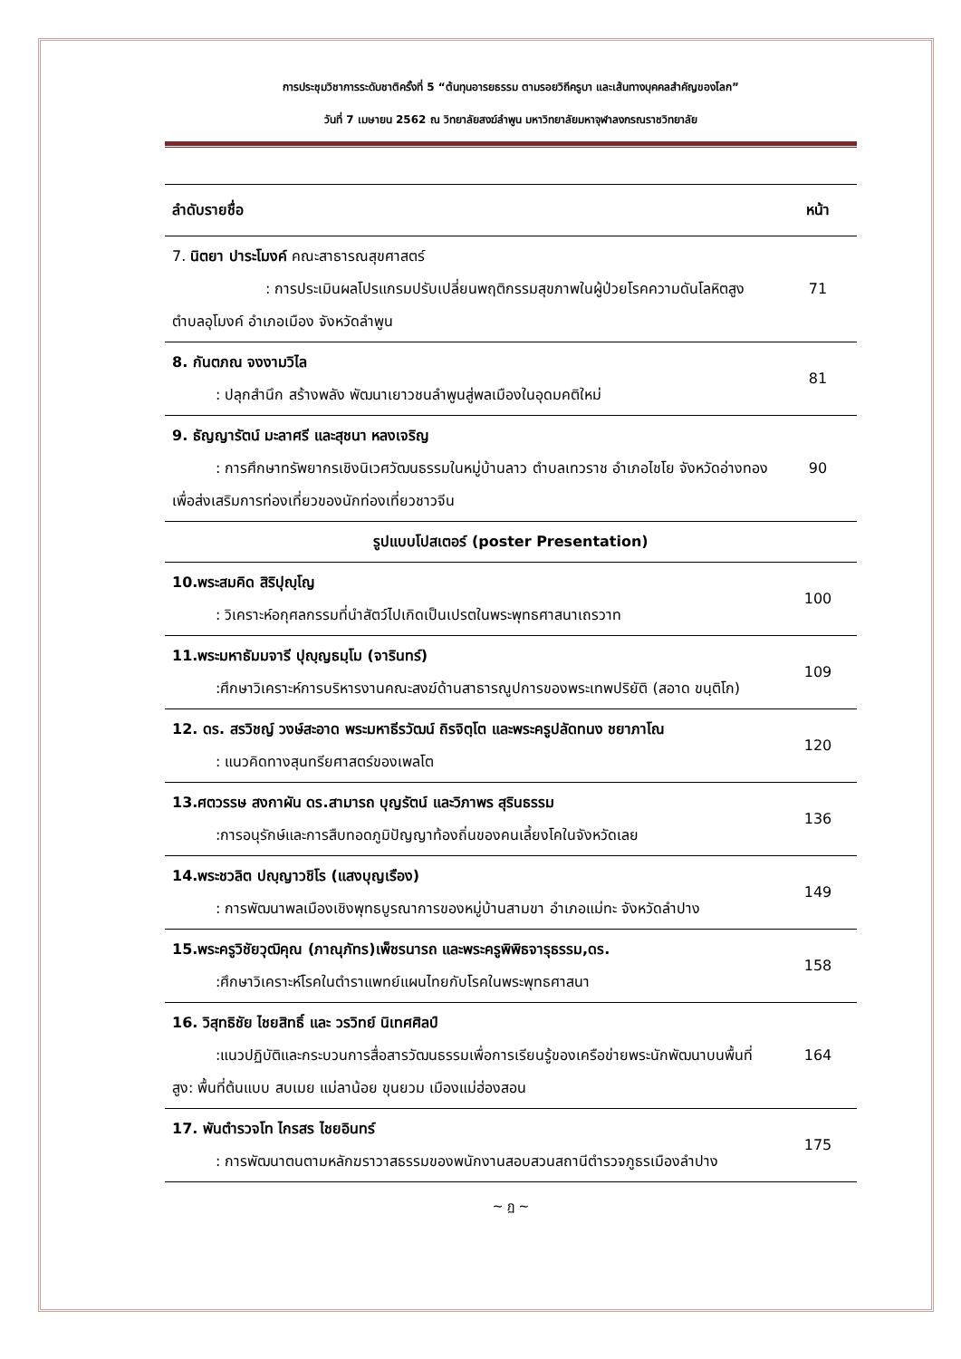การประชุมวิชาการระดับชาติครั้งที่ 5 “ต้นทุนอารยธรรม ตามรอยวิถีครูบา และเส้นทางบุคคลสำคัญของโลก”
วันที่ 7 เมษายน 2562 ณ วิทยาลัยสงฆ์ลำพูน มหาวิทยาลัยมหาจุฬาลงกรณราชวิทยาลัย
| ลำดับรายชื่อ | หน้า |
| --- | --- |
| 7. นิตยา ปาระโมงค์ คณะสาธารณสุขศาสตร์ : การประเมินผลโปรแกรมปรับเปลี่ยนพฤติกรรมสุขภาพในผู้ป่วยโรคความดันโลหิตสูง ตำบลอุโมงค์ อำเภอเมือง จังหวัดลำพูน | 71 |
| 8. กันตภณ จงงามวิไล : ปลุกสำนึก สร้างพลัง พัฒนาเยาวชนลำพูนสู่พลเมืองในอุดมคติใหม่ | 81 |
| 9. ธัญญารัตน์ มะลาศรี และสุชนา หลงเจริญ : การศึกษาทรัพยากรเชิงนิเวศวัฒนธรรมในหมู่บ้านลาว ตำบลเทวราช อำเภอไชโย จังหวัดอ่างทองเพื่อส่งเสริมการท่องเที่ยวของนักท่องเที่ยวชาวจีน | 90 |
| รูปแบบโปสเตอร์ (poster Presentation) | |
| 10.พระสมคิด สิริปุญฺโญ : วิเคราะห์อกุศลกรรมที่นำสัตว์ไปเกิดเป็นเปรตในพระพุทธศาสนาเถรวาท | 100 |
| 11.พระมหาธัมมจารี ปุญฺญธมฺโม (จารินทร์) :ศึกษาวิเคราะห์การบริหารงานคณะสงฆ์ด้านสาธารณูปการของพระเทพปริยัติ (สอาด ขนฺติโก) | 109 |
| 12. ดร. สรวิชญ์ วงษ์สะอาด พระมหาธีรวัฒน์ ถิรจิตฺโต และพระครูปลัดทนง ชยาภาโณ : แนวคิดทางสุนทรียศาสตร์ของเพลโต | 120 |
| 13.ศตวรรษ สงกาผัน ดร.สามารถ บุญรัตน์ และวิภาพร สุรินธรรม :การอนุรักษ์และการสืบทอดภูมิปัญญาท้องถิ่นของคนเลี้ยงโคในจังหวัดเลย | 136 |
| 14.พระชวลิต ปญฺญาวชิโร (แสงบุญเรือง) : การพัฒนาพลเมืองเชิงพุทธบูรณาการของหมู่บ้านสามขา อำเภอแม่ทะ จังหวัดลำปาง | 149 |
| 15.พระครูวิชัยวุฒิคุณ (ภาณุภัทร)เพ็ชรนารถ และพระครูพิพิธจารุธรรม,ดร. :ศึกษาวิเคราะห์โรคในตำราแพทย์แผนไทยกับโรคในพระพุทธศาสนา | 158 |
| 16. วิสุทธิชัย ไชยสิทธิ์ และ วรวิทย์ นิเทศศิลป์ :แนวปฏิบัติและกระบวนการสื่อสารวัฒนธรรมเพื่อการเรียนรู้ของเครือข่ายพระนักพัฒนาบนพื้นที่สูง: พื้นที่ต้นแบบ สบเมย แม่ลาน้อย ขุนยวม เมืองแม่ฮ่องสอน | 164 |
| 17. พันตำรวจโท ไกรสร ไชยอินทร์ : การพัฒนาตนตามหลักฆราวาสธรรมของพนักงานสอบสวนสถานีตำรวจภูธรเมืองลำปาง | 175 |
~ ฏ ~